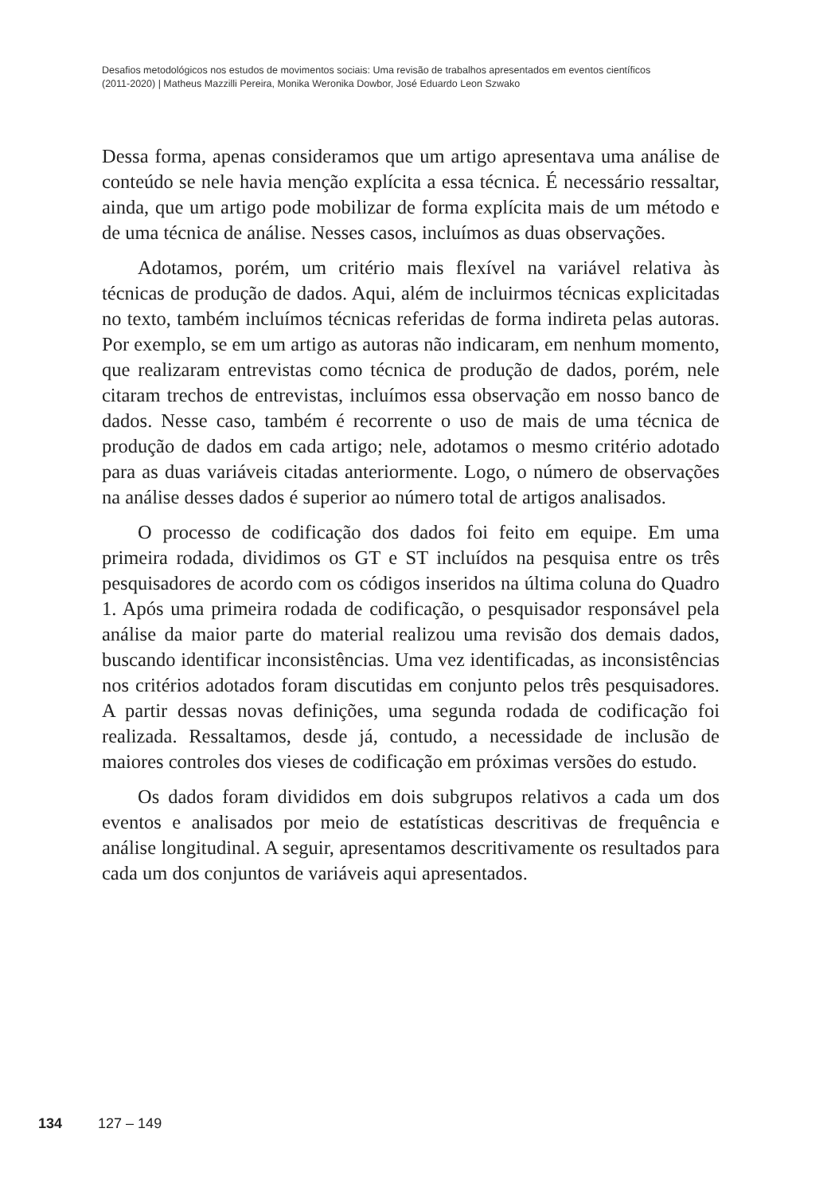Desafios metodológicos nos estudos de movimentos sociais: Uma revisão de trabalhos apresentados em eventos científicos
(2011-2020) | Matheus Mazzilli Pereira, Monika Weronika Dowbor, José Eduardo Leon Szwako
Dessa forma, apenas consideramos que um artigo apresentava uma análise de conteúdo se nele havia menção explícita a essa técnica. É necessário ressaltar, ainda, que um artigo pode mobilizar de forma explícita mais de um método e de uma técnica de análise. Nesses casos, incluímos as duas observações.
Adotamos, porém, um critério mais flexível na variável relativa às técnicas de produção de dados. Aqui, além de incluirmos técnicas explicitadas no texto, também incluímos técnicas referidas de forma indireta pelas autoras. Por exemplo, se em um artigo as autoras não indicaram, em nenhum momento, que realizaram entrevistas como técnica de produção de dados, porém, nele citaram trechos de entrevistas, incluímos essa observação em nosso banco de dados. Nesse caso, também é recorrente o uso de mais de uma técnica de produção de dados em cada artigo; nele, adotamos o mesmo critério adotado para as duas variáveis citadas anteriormente. Logo, o número de observações na análise desses dados é superior ao número total de artigos analisados.
O processo de codificação dos dados foi feito em equipe. Em uma primeira rodada, dividimos os GT e ST incluídos na pesquisa entre os três pesquisadores de acordo com os códigos inseridos na última coluna do Quadro 1. Após uma primeira rodada de codificação, o pesquisador responsável pela análise da maior parte do material realizou uma revisão dos demais dados, buscando identificar inconsistências. Uma vez identificadas, as inconsistências nos critérios adotados foram discutidas em conjunto pelos três pesquisadores. A partir dessas novas definições, uma segunda rodada de codificação foi realizada. Ressaltamos, desde já, contudo, a necessidade de inclusão de maiores controles dos vieses de codificação em próximas versões do estudo.
Os dados foram divididos em dois subgrupos relativos a cada um dos eventos e analisados por meio de estatísticas descritivas de frequência e análise longitudinal. A seguir, apresentamos descritivamente os resultados para cada um dos conjuntos de variáveis aqui apresentados.
134 127 – 149